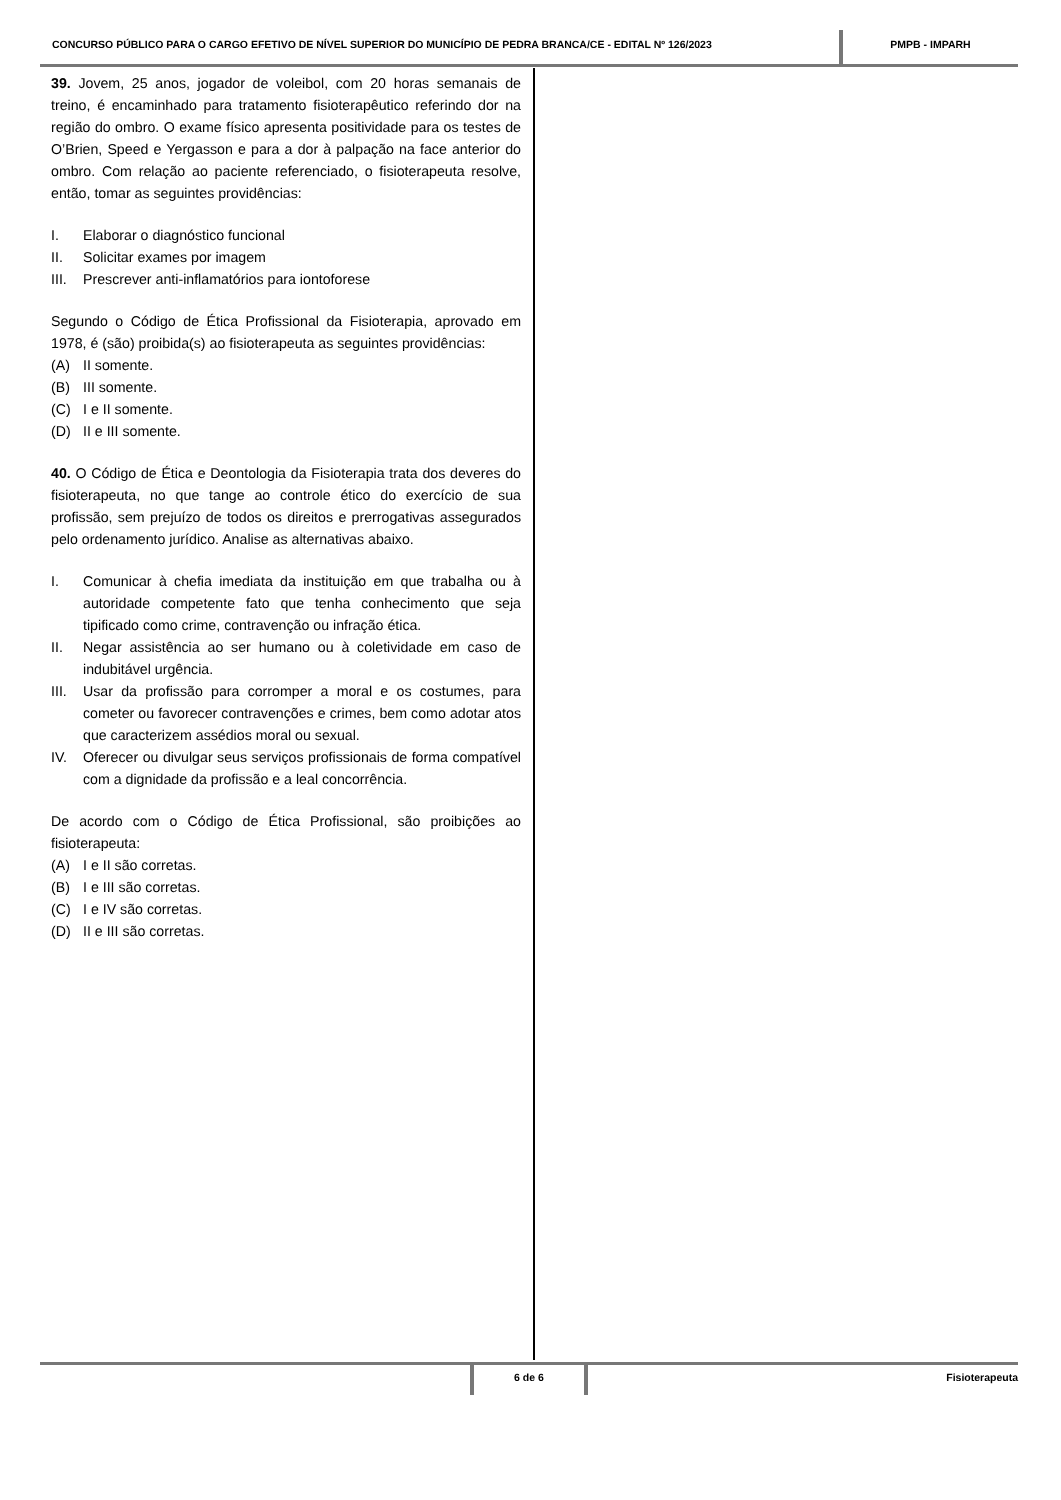CONCURSO PÚBLICO PARA O CARGO EFETIVO DE NÍVEL SUPERIOR DO MUNICÍPIO DE PEDRA BRANCA/CE - EDITAL Nº 126/2023
PMPB - IMPARH
39. Jovem, 25 anos, jogador de voleibol, com 20 horas semanais de treino, é encaminhado para tratamento fisioterapêutico referindo dor na região do ombro. O exame físico apresenta positividade para os testes de O’Brien, Speed e Yergasson e para a dor à palpação na face anterior do ombro. Com relação ao paciente referenciado, o fisioterapeuta resolve, então, tomar as seguintes providências:
I. Elaborar o diagnóstico funcional
II. Solicitar exames por imagem
III. Prescrever anti-inflamatórios para iontoforese
Segundo o Código de Ética Profissional da Fisioterapia, aprovado em 1978, é (são) proibida(s) ao fisioterapeuta as seguintes providências:
(A) II somente.
(B) III somente.
(C) I e II somente.
(D) II e III somente.
40. O Código de Ética e Deontologia da Fisioterapia trata dos deveres do fisioterapeuta, no que tange ao controle ético do exercício de sua profissão, sem prejuízo de todos os direitos e prerrogativas assegurados pelo ordenamento jurídico. Analise as alternativas abaixo.
I. Comunicar à chefia imediata da instituição em que trabalha ou à autoridade competente fato que tenha conhecimento que seja tipificado como crime, contravenção ou infração ética.
II. Negar assistência ao ser humano ou à coletividade em caso de indubitável urgência.
III. Usar da profissão para corromper a moral e os costumes, para cometer ou favorecer contravenções e crimes, bem como adotar atos que caracterizem assédios moral ou sexual.
IV. Oferecer ou divulgar seus serviços profissionais de forma compatível com a dignidade da profissão e a leal concorrência.
De acordo com o Código de Ética Profissional, são proibições ao fisioterapeuta:
(A) I e II são corretas.
(B) I e III são corretas.
(C) I e IV são corretas.
(D) II e III são corretas.
6 de 6 Fisioterapeuta